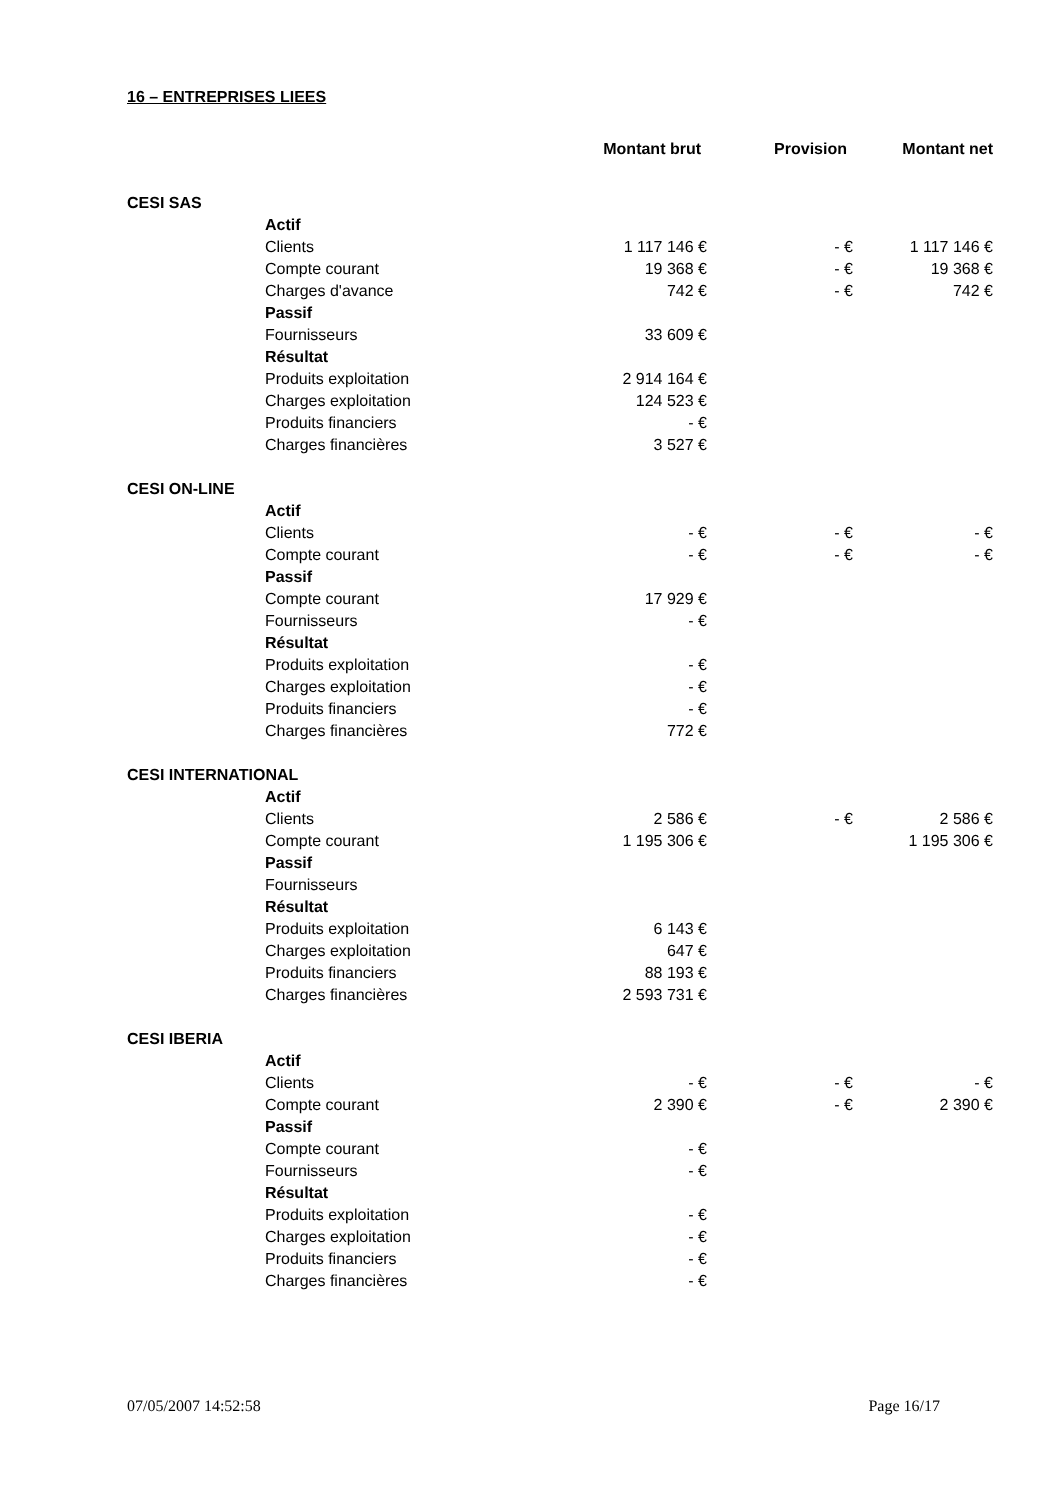16 – ENTREPRISES LIEES
| | | Montant brut | Provision | Montant net |
| --- | --- | --- | --- | --- |
| CESI SAS | | | | |
| | Actif | | | |
| | Clients | 1 117 146 € | - € | 1 117 146 € |
| | Compte courant | 19 368 € | - € | 19 368 € |
| | Charges d'avance | 742 € | - € | 742 € |
| | Passif | | | |
| | Fournisseurs | 33 609 € | | |
| | Résultat | | | |
| | Produits exploitation | 2 914 164 € | | |
| | Charges exploitation | 124 523 € | | |
| | Produits financiers | - € | | |
| | Charges financières | 3 527 € | | |
| CESI ON-LINE | | | | |
| | Actif | | | |
| | Clients | - € | - € | - € |
| | Compte courant | - € | - € | - € |
| | Passif | | | |
| | Compte courant | 17 929 € | | |
| | Fournisseurs | - € | | |
| | Résultat | | | |
| | Produits exploitation | - € | | |
| | Charges exploitation | - € | | |
| | Produits financiers | - € | | |
| | Charges financières | 772 € | | |
| CESI INTERNATIONAL | | | | |
| | Actif | | | |
| | Clients | 2 586 € | - € | 2 586 € |
| | Compte courant | 1 195 306 € | | 1 195 306 € |
| | Passif | | | |
| | Fournisseurs | | | |
| | Résultat | | | |
| | Produits exploitation | 6 143 € | | |
| | Charges exploitation | 647 € | | |
| | Produits financiers | 88 193 € | | |
| | Charges financières | 2 593 731 € | | |
| CESI IBERIA | | | | |
| | Actif | | | |
| | Clients | - € | - € | - € |
| | Compte courant | 2 390 € | - € | 2 390 € |
| | Passif | | | |
| | Compte courant | - € | | |
| | Fournisseurs | - € | | |
| | Résultat | | | |
| | Produits exploitation | - € | | |
| | Charges exploitation | - € | | |
| | Produits financiers | - € | | |
| | Charges financières | - € | | |
07/05/2007 14:52:58 Page 16/17